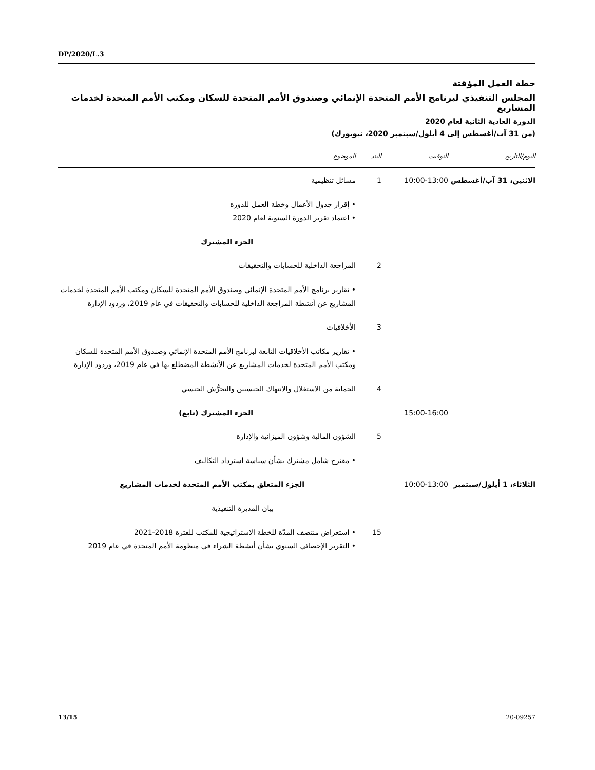DP/2020/L.3
خطة العمل المؤقتة
المجلس التنفيذي لبرنامج الأمم المتحدة الإنمائي وصندوق الأمم المتحدة للسكان ومكتب الأمم المتحدة لخدمات المشاريع
الدورة العادية الثانية لعام 2020
(من 31 آب/أغسطس إلى 4 أيلول/سبتمبر 2020، نيويورك)
| اليوم/التاريخ | التوقيت | البند | الموضوع |
| --- | --- | --- | --- |
| الاثنين، 31 آب/أغسطس | 10:00-13:00 | 1 | مسائل تنظيمية |
| | | | • إقرار جدول الأعمال وخطة العمل للدورة • اعتماد تقرير الدورة السنوية لعام 2020 |
| | | | الجزء المشترك |
| | | 2 | المراجعة الداخلية للحسابات والتحقيقات |
| | | | • تقارير برنامج الأمم المتحدة الإنمائي وصندوق الأمم المتحدة للسكان ومكتب الأمم المتحدة لخدمات المشاريع عن أنشطة المراجعة الداخلية للحسابات والتحقيقات في عام 2019، وردود الإدارة |
| | | 3 | الأخلاقيات |
| | | | • تقارير مكاتب الأخلاقيات التابعة لبرنامج الأمم المتحدة الإنمائي وصندوق الأمم المتحدة للسكان ومكتب الأمم المتحدة لخدمات المشاريع عن الأنشطة المضطلع بها في عام 2019، وردود الإدارة |
| | | 4 | الحماية من الاستغلال والانتهاك الجنسيين والتحرُّش الجنسي |
| | 15:00-16:00 | | الجزء المشترك (تابع) |
| | | 5 | الشؤون المالية وشؤون الميزانية والإدارة |
| | | | • مقترح شامل مشترك بشأن سياسة استرداد التكاليف |
| الثلاثاء، 1 أيلول/سبتمبر | 10:00-13:00 | | الجزء المتعلق بمكتب الأمم المتحدة لخدمات المشاريع |
| | | | بيان المديرة التنفيذية |
| | | 15 | • استعراض منتصف المدّة للخطة الاستراتيجية للمكتب للفترة 2018-2021 • التقرير الإحصائي السنوي بشأن أنشطة الشراء في منظومة الأمم المتحدة في عام 2019 |
13/15 20-09257